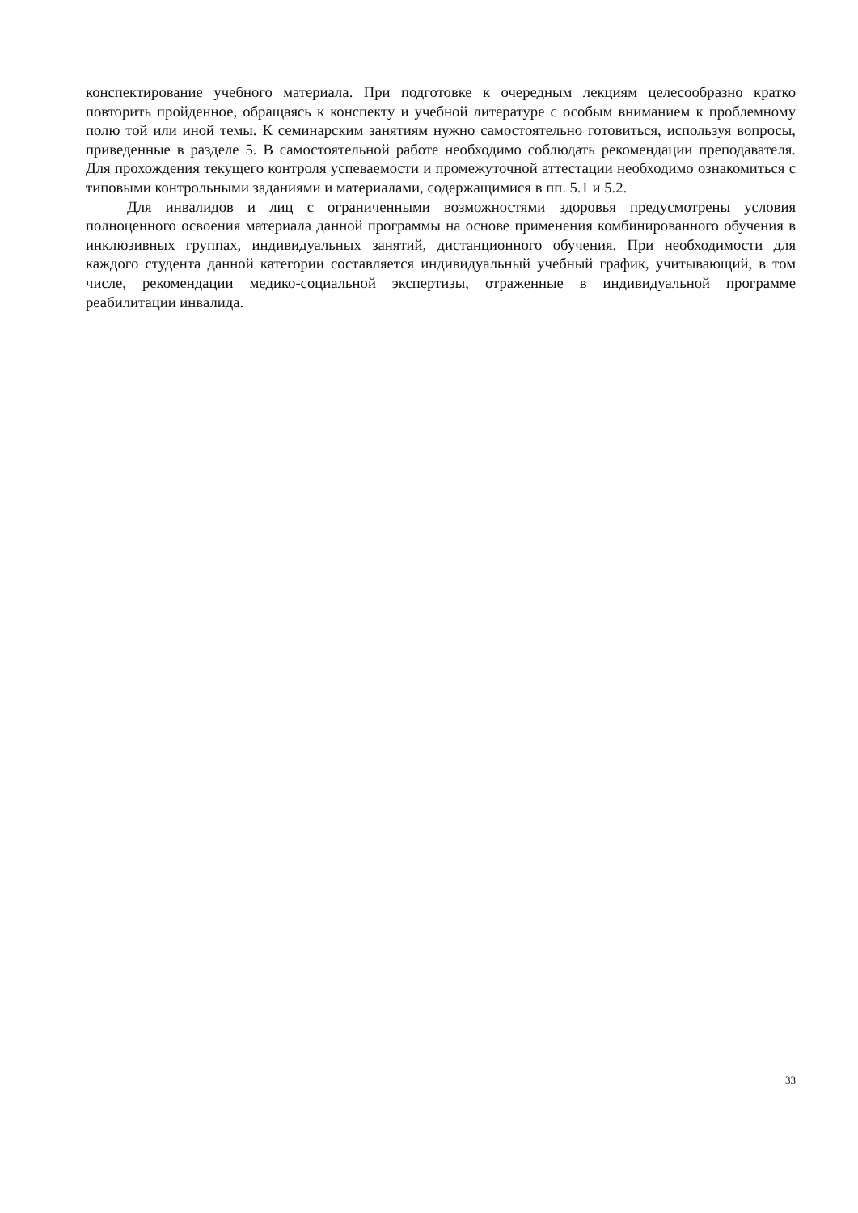конспектирование учебного материала. При подготовке к очередным лекциям целесообразно кратко повторить пройденное, обращаясь к конспекту и учебной литературе с особым вниманием к проблемному полю той или иной темы. К семинарским занятиям нужно самостоятельно готовиться, используя вопросы, приведенные в разделе 5. В самостоятельной работе необходимо соблюдать рекомендации преподавателя. Для прохождения текущего контроля успеваемости и промежуточной аттестации необходимо ознакомиться с типовыми контрольными заданиями и материалами, содержащимися в пп. 5.1 и 5.2.
Для инвалидов и лиц с ограниченными возможностями здоровья предусмотрены условия полноценного освоения материала данной программы на основе применения комбинированного обучения в инклюзивных группах, индивидуальных занятий, дистанционного обучения. При необходимости для каждого студента данной категории составляется индивидуальный учебный график, учитывающий, в том числе, рекомендации медико-социальной экспертизы, отраженные в индивидуальной программе реабилитации инвалида.
33